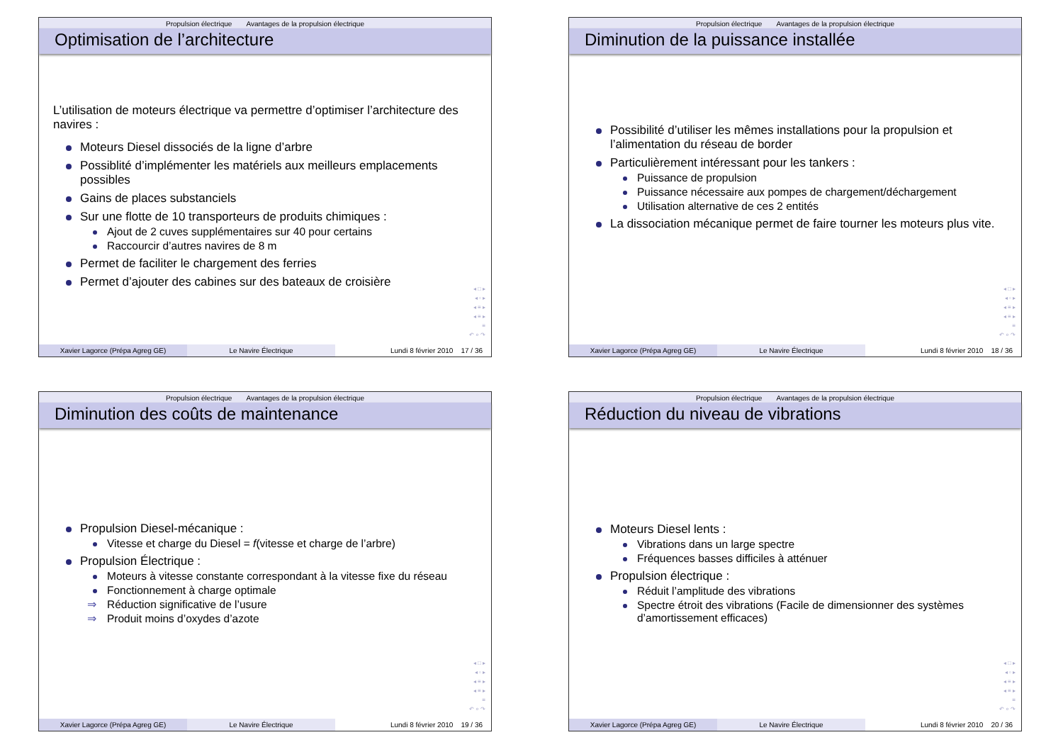Propulsion électrique Avantages de la propulsion électrique
Optimisation de l’architecture
L’utilisation de moteurs électrique va permettre d’optimiser l’architecture des navires :
Moteurs Diesel dissociés de la ligne d’arbre
Possiblité d’implémenter les matériels aux meilleurs emplacements possibles
Gains de places substanciels
Sur une flotte de 10 transporteurs de produits chimiques :
Ajout de 2 cuves supplémentaires sur 40 pour certains
Raccourcir d’autres navires de 8 m
Permet de faciliter le chargement des ferries
Permet d’ajouter des cabines sur des bateaux de croisière
◂ □ ▸
◂ ▫ ▸
◂ ≡ ▸
◂ ≡ ▸
≡
↶ ⌕ ↷
Xavier Lagorce (Prépa Agreg GE) Le Navire Électrique Lundi 8 février 2010 17 / 36
Propulsion électrique Avantages de la propulsion électrique
Diminution de la puissance installée
Possibilité d’utiliser les mêmes installations pour la propulsion et l’alimentation du réseau de border
Particulièrement intéressant pour les tankers :
Puissance de propulsion
Puissance nécessaire aux pompes de chargement/déchargement
Utilisation alternative de ces 2 entités
La dissociation mécanique permet de faire tourner les moteurs plus vite.
◂ □ ▸
◂ ▫ ▸
◂ ≡ ▸
◂ ≡ ▸
≡
↶ ⌕ ↷
Xavier Lagorce (Prépa Agreg GE) Le Navire Électrique Lundi 8 février 2010 18 / 36
Propulsion électrique Avantages de la propulsion électrique
Diminution des coûts de maintenance
Propulsion Diesel-mécanique :
Vitesse et charge du Diesel = f(vitesse et charge de l’arbre)
Propulsion Électrique :
Moteurs à vitesse constante correspondant à la vitesse fixe du réseau
Fonctionnement à charge optimale
⇒ Réduction significative de l’usure
⇒ Produit moins d’oxydes d’azote
◂ □ ▸
◂ ▫ ▸
◂ ≡ ▸
◂ ≡ ▸
≡
↶ ⌕ ↷
Xavier Lagorce (Prépa Agreg GE) Le Navire Électrique Lundi 8 février 2010 19 / 36
Propulsion électrique Avantages de la propulsion électrique
Réduction du niveau de vibrations
Moteurs Diesel lents :
Vibrations dans un large spectre
Fréquences basses difficiles à atténuer
Propulsion électrique :
Réduit l’amplitude des vibrations
Spectre étroit des vibrations (Facile de dimensionner des systèmes d’amortissement efficaces)
◂ □ ▸
◂ ▫ ▸
◂ ≡ ▸
◂ ≡ ▸
≡
↶ ⌕ ↷
Xavier Lagorce (Prépa Agreg GE) Le Navire Électrique Lundi 8 février 2010 20 / 36